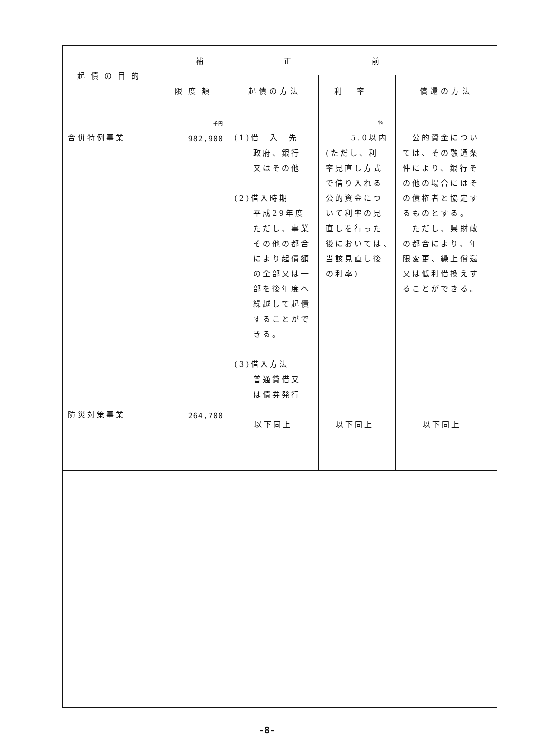| 起債の目的 | 補正前 | | | |
| --- | --- | --- | --- | --- |
| | 限度額 | 起債の方法 | 利率 | 償還の方法 |
| 合併特例事業 防災対策事業 | 千円 982,900 264,700 | (1)借 入 先 政府、銀行 又はその他 (2)借入時期 平成29年度 ただし、事業 その他の都合 により起債額 の全部又は一 部を後年度へ 繰越して起債 することがで きる。 (3)借入方法 普通貸借又 は債券発行 以下同上 | % 5.0以内 (ただし、利 率見直し方式 で借り入れる 公的資金につ いて利率の見 直しを行った 後においては、 当該見直し後 の利率) 以下同上 | 公的資金につい ては、その融通条 件により、銀行そ の他の場合にはそ の債権者と協定す るものとする。 ただし、県財政 の都合により、年 限変更、繰上償還 又は低利借換えす ることができる。 以下同上 |
-8-